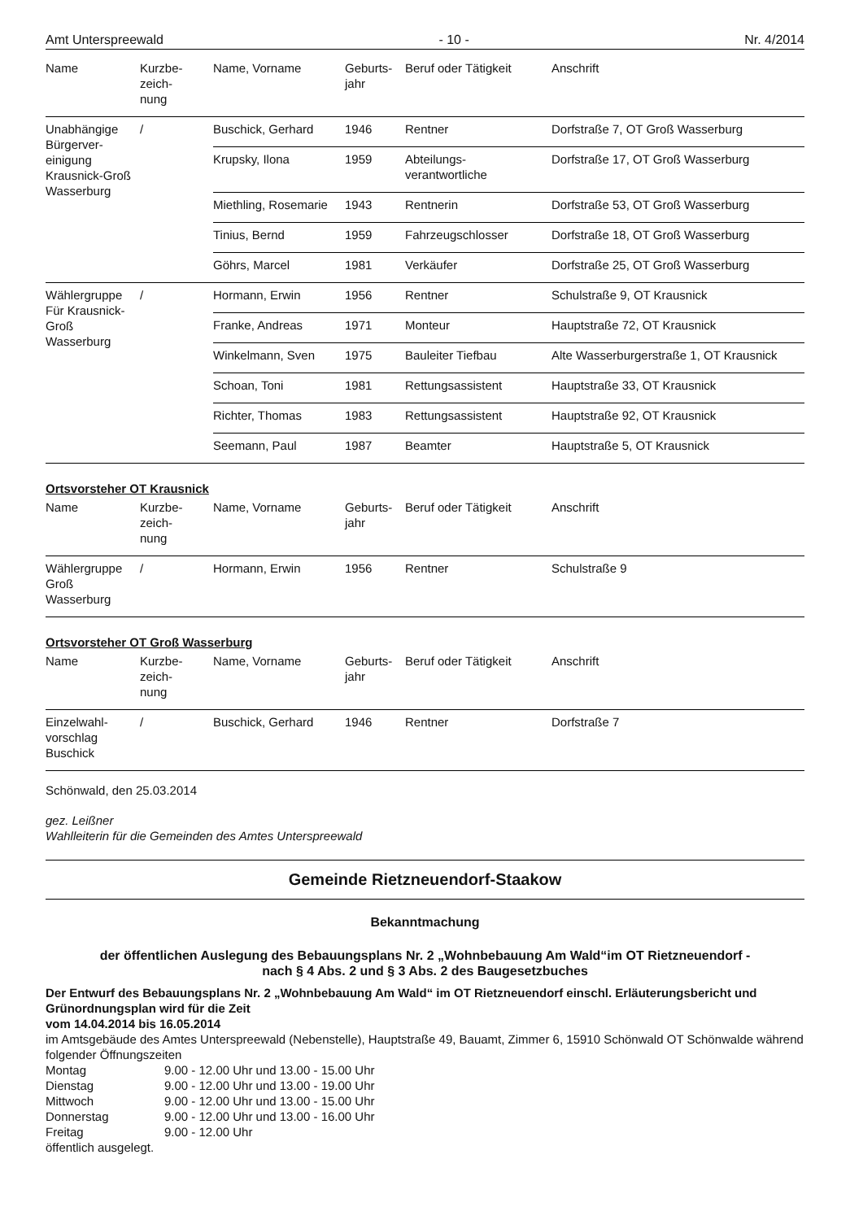Amt Unterspreewald - 10 - Nr. 4/2014
| Name | Kurzbe- zeich- nung | Name, Vorname | Geburts- jahr | Beruf oder Tätigkeit | Anschrift |
| --- | --- | --- | --- | --- | --- |
| Unabhängige Bürgerver-einigung Krausnick-Groß Wasserburg | / | Buschick, Gerhard | 1946 | Rentner | Dorfstraße 7, OT Groß Wasserburg |
| | | Krupsky, Ilona | 1959 | Abteilungs- verantwortliche | Dorfstraße 17, OT Groß Wasserburg |
| | | Miethling, Rosemarie | 1943 | Rentnerin | Dorfstraße 53, OT Groß Wasserburg |
| | | Tinius, Bernd | 1959 | Fahrzeugschlosser | Dorfstraße 18, OT Groß Wasserburg |
| | | Göhrs, Marcel | 1981 | Verkäufer | Dorfstraße 25, OT Groß Wasserburg |
| Wählergruppe Für Krausnick-Groß Wasserburg | / | Hormann, Erwin | 1956 | Rentner | Schulstraße 9, OT Krausnick |
| | | Franke, Andreas | 1971 | Monteur | Hauptstraße 72, OT Krausnick |
| | | Winkelmann, Sven | 1975 | Bauleiter Tiefbau | Alte Wasserburgerstraße 1, OT Krausnick |
| | | Schoan, Toni | 1981 | Rettungsassistent | Hauptstraße 33, OT Krausnick |
| | | Richter, Thomas | 1983 | Rettungsassistent | Hauptstraße 92, OT Krausnick |
| | | Seemann, Paul | 1987 | Beamter | Hauptstraße 5, OT Krausnick |
Ortsvorsteher OT Krausnick
| Name | Kurzbe- zeich- nung | Name, Vorname | Geburts- jahr | Beruf oder Tätigkeit | Anschrift |
| --- | --- | --- | --- | --- | --- |
| Wählergruppe Groß Wasserburg | / | Hormann, Erwin | 1956 | Rentner | Schulstraße 9 |
Ortsvorsteher OT Groß Wasserburg
| Name | Kurzbe- zeich- nung | Name, Vorname | Geburts- jahr | Beruf oder Tätigkeit | Anschrift |
| --- | --- | --- | --- | --- | --- |
| Einzelwahl- vorschlag Buschick | / | Buschick, Gerhard | 1946 | Rentner | Dorfstraße 7 |
Schönwald, den 25.03.2014
gez. Leißner
Wahlleiterin für die Gemeinden des Amtes Unterspreewald
Gemeinde Rietzneuendorf-Staakow
Bekanntmachung
der öffentlichen Auslegung des Bebauungsplans Nr. 2 „Wohnbebauung Am Wald“im OT Rietzneuendorf -
nach § 4 Abs. 2 und § 3 Abs. 2 des Baugesetzbuches
Der Entwurf des Bebauungsplans Nr. 2 „Wohnbebauung Am Wald“ im OT Rietzneuendorf einschl. Erläuterungsbericht und Grünordnungsplan wird für die Zeit
vom 14.04.2014 bis 16.05.2014
im Amtsgebäude des Amtes Unterspreewald (Nebenstelle), Hauptstraße 49, Bauamt, Zimmer 6, 15910 Schönwald OT Schönwalde während folgender Öffnungszeiten
| Montag | 9.00 - 12.00 Uhr und 13.00 - 15.00 Uhr |
| Dienstag | 9.00 - 12.00 Uhr und 13.00 - 19.00 Uhr |
| Mittwoch | 9.00 - 12.00 Uhr und 13.00 - 15.00 Uhr |
| Donnerstag | 9.00 - 12.00 Uhr und 13.00 - 16.00 Uhr |
| Freitag | 9.00 - 12.00 Uhr |
öffentlich ausgelegt.